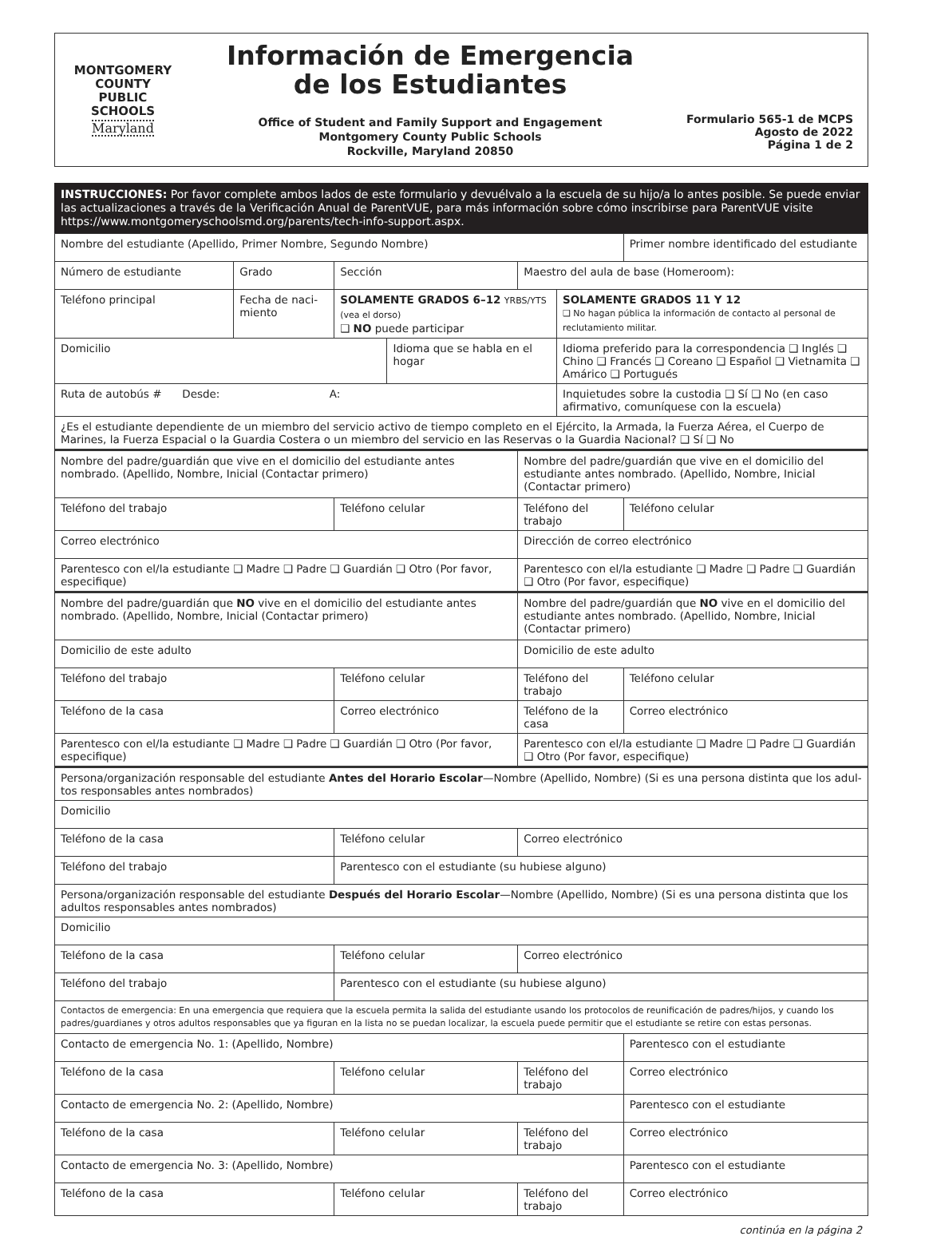MONTGOMERY
COUNTY
PUBLIC
SCHOOLS
Maryland
Información de Emergencia
de los Estudiantes
Office of Student and Family Support and Engagement
Montgomery County Public Schools
Rockville, Maryland 20850
Formulario 565-1 de MCPS
Agosto de 2022
Página 1 de 2
INSTRUCCIONES: Por favor complete ambos lados de este formulario y devuélvalo a la escuela de su hijo/a lo antes posible. Se puede enviar las actualizaciones a través de la Verificación Anual de ParentVUE, para más información sobre cómo inscribirse para ParentVUE visite https://www.montgomeryschoolsmd.org/parents/tech-info-support.aspx.
| Nombre del estudiante (Apellido, Primer Nombre, Segundo Nombre) | | | | | | Primer nombre identificado del estudiante |
| Número de estudiante | Grado | Sección | | Maestro del aula de base (Homeroom): | | |
| Teléfono principal | Fecha de naci-miento | SOLAMENTE GRADOS 6–12 YRBS/YTS (vea el dorso) ❑ NO puede participar | | | SOLAMENTE GRADOS 11 Y 12 ❑ No hagan pública la información de contacto al personal de reclutamiento militar. | |
| Domicilio | | | Idioma que se habla en el hogar | | Idioma preferido para la correspondencia ❑ Inglés ❑ Chino ❑ Francés ❑ Coreano ❑ Español ❑ Vietnamita ❑ Amárico ❑ Portugués | |
| Ruta de autobús # Desde: A: | | | | | Inquietudes sobre la custodia ❑ Sí ❑ No (en caso afirmativo, comuníquese con la escuela) | |
| ¿Es el estudiante dependiente de un miembro del servicio activo de tiempo completo en el Ejército, la Armada, la Fuerza Aérea, el Cuerpo de Marines, la Fuerza Espacial o la Guardia Costera o un miembro del servicio en las Reservas o la Guardia Nacional? ❑ Sí ❑ No | | | | | | |
| Nombre del padre/guardián que vive en el domicilio del estudiante antes nombrado. (Apellido, Nombre, Inicial (Contactar primero) | | | | Nombre del padre/guardián que vive en el domicilio del estudiante antes nombrado. (Apellido, Nombre, Inicial (Contactar primero) | | |
| Teléfono del trabajo | | Teléfono celular | | Teléfono del trabajo | | Teléfono celular |
| Correo electrónico | | | | Dirección de correo electrónico | | |
| Parentesco con el/la estudiante ❑ Madre ❑ Padre ❑ Guardián ❑ Otro (Por favor, especifique) | | | | Parentesco con el/la estudiante ❑ Madre ❑ Padre ❑ Guardián ❑ Otro (Por favor, especifique) | | |
| Nombre del padre/guardián que NO vive en el domicilio del estudiante antes nombrado. (Apellido, Nombre, Inicial (Contactar primero) | | | | Nombre del padre/guardián que NO vive en el domicilio del estudiante antes nombrado. (Apellido, Nombre, Inicial (Contactar primero) | | |
| Domicilio de este adulto | | | | Domicilio de este adulto | | |
| Teléfono del trabajo | | Teléfono celular | | Teléfono del trabajo | | Teléfono celular |
| Teléfono de la casa | | Correo electrónico | | Teléfono de la casa | | Correo electrónico |
| Parentesco con el/la estudiante ❑ Madre ❑ Padre ❑ Guardián ❑ Otro (Por favor, especifique) | | | | Parentesco con el/la estudiante ❑ Madre ❑ Padre ❑ Guardián ❑ Otro (Por favor, especifique) | | |
| Persona/organización responsable del estudiante Antes del Horario Escolar —Nombre (Apellido, Nombre) (Si es una persona distinta que los adul-tos responsables antes nombrados) | | | | | | |
| Domicilio | | | | | | |
| Teléfono de la casa | | Teléfono celular | | Correo electrónico | | |
| Teléfono del trabajo | | Parentesco con el estudiante (su hubiese alguno) | | | | |
| Persona/organización responsable del estudiante Después del Horario Escolar —Nombre (Apellido, Nombre) (Si es una persona distinta que los adultos responsables antes nombrados) | | | | | | |
| Domicilio | | | | | | |
| Teléfono de la casa | | Teléfono celular | | Correo electrónico | | |
| Teléfono del trabajo | | Parentesco con el estudiante (su hubiese alguno) | | | | |
| Contactos de emergencia: En una emergencia que requiera que la escuela permita la salida del estudiante usando los protocolos de reunificación de padres/hijos, y cuando los padres/guardianes y otros adultos responsables que ya figuran en la lista no se puedan localizar, la escuela puede permitir que el estudiante se retire con estas personas. | | | | | | |
| Contacto de emergencia No. 1: (Apellido, Nombre) | | | | | | Parentesco con el estudiante |
| Teléfono de la casa | | Teléfono celular | | Teléfono del trabajo | | Correo electrónico |
| Contacto de emergencia No. 2: (Apellido, Nombre) | | | | | | Parentesco con el estudiante |
| Teléfono de la casa | | Teléfono celular | | Teléfono del trabajo | | Correo electrónico |
| Contacto de emergencia No. 3: (Apellido, Nombre) | | | | | | Parentesco con el estudiante |
| Teléfono de la casa | | Teléfono celular | | Teléfono del trabajo | | Correo electrónico |
continúa en la página 2